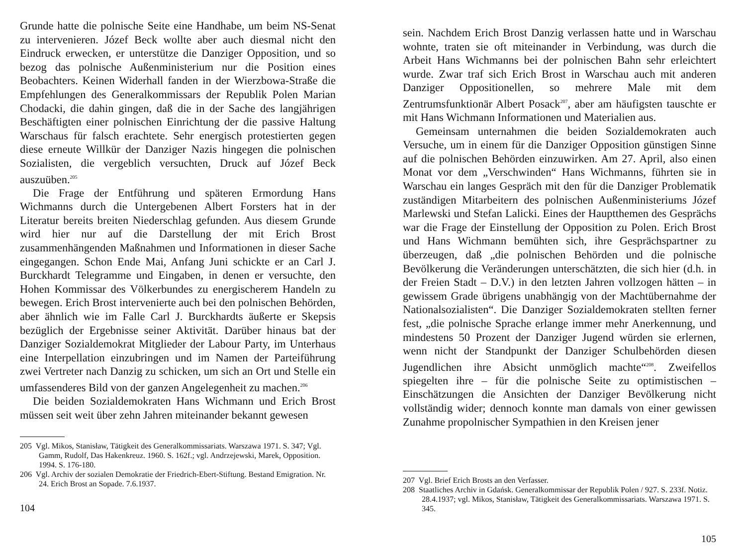Grunde hatte die polnische Seite eine Handhabe, um beim NS-Senat zu intervenieren. Józef Beck wollte aber auch diesmal nicht den Eindruck erwecken, er unterstütze die Danziger Opposition, und so bezog das polnische Außenministerium nur die Position eines Beobachters. Keinen Widerhall fanden in der Wierzbowa-Straße die Empfehlungen des Generalkommissars der Republik Polen Marian Chodacki, die dahin gingen, daß die in der Sache des langjährigen Beschäftigten einer polnischen Einrichtung der die passive Haltung Warschaus für falsch erachtete. Sehr energisch protestierten gegen diese erneute Willkür der Danziger Nazis hingegen die polnischen Sozialisten, die vergeblich versuchten, Druck auf Józef Beck auszuüben.<sup>205</sup>
Die Frage der Entführung und späteren Ermordung Hans Wichmanns durch die Untergebenen Albert Forsters hat in der Literatur bereits breiten Niederschlag gefunden. Aus diesem Grunde wird hier nur auf die Darstellung der mit Erich Brost zusammenhängenden Maßnahmen und Informationen in dieser Sache eingegangen. Schon Ende Mai, Anfang Juni schickte er an Carl J. Burckhardt Telegramme und Eingaben, in denen er versuchte, den Hohen Kommissar des Völkerbundes zu energischerem Handeln zu bewegen. Erich Brost intervenierte auch bei den polnischen Behörden, aber ähnlich wie im Falle Carl J. Burckhardts äußerte er Skepsis bezüglich der Ergebnisse seiner Aktivität. Darüber hinaus bat der Danziger Sozialdemokrat Mitglieder der Labour Party, im Unterhaus eine Interpellation einzubringen und im Namen der Parteiführung zwei Vertreter nach Danzig zu schicken, um sich an Ort und Stelle ein umfassenderes Bild von der ganzen Angelegenheit zu machen.<sup>206</sup>
Die beiden Sozialdemokraten Hans Wichmann und Erich Brost müssen seit weit über zehn Jahren miteinander bekannt gewesen
205 Vgl. Mikos, Stanisław, Tätigkeit des Generalkommissariats. Warszawa 1971. S. 347; Vgl. Gamm, Rudolf, Das Hakenkreuz. 1960. S. 162f.; vgl. Andrzejewski, Marek, Opposition. 1994. S. 176-180.
206 Vgl. Archiv der sozialen Demokratie der Friedrich-Ebert-Stiftung. Bestand Emigration. Nr. 24. Erich Brost an Sopade. 7.6.1937.
104
sein. Nachdem Erich Brost Danzig verlassen hatte und in Warschau wohnte, traten sie oft miteinander in Verbindung, was durch die Arbeit Hans Wichmanns bei der polnischen Bahn sehr erleichtert wurde. Zwar traf sich Erich Brost in Warschau auch mit anderen Danziger Oppositionellen, so mehrere Male mit dem Zentrumsfunktionär Albert Posack<sup>207</sup>, aber am häufigsten tauschte er mit Hans Wichmann Informationen und Materialien aus.
Gemeinsam unternahmen die beiden Sozialdemokraten auch Versuche, um in einem für die Danziger Opposition günstigen Sinne auf die polnischen Behörden einzuwirken. Am 27. April, also einen Monat vor dem „Verschwinden“ Hans Wichmanns, führten sie in Warschau ein langes Gespräch mit den für die Danziger Problematik zuständigen Mitarbeitern des polnischen Außenministeriums Józef Marlewski und Stefan Lalicki. Eines der Hauptthemen des Gesprächs war die Frage der Einstellung der Opposition zu Polen. Erich Brost und Hans Wichmann bemühten sich, ihre Gesprächspartner zu überzeugen, daß „die polnischen Behörden und die polnische Bevölkerung die Veränderungen unterschätzten, die sich hier (d.h. in der Freien Stadt – D.V.) in den letzten Jahren vollzogen hätten – in gewissem Grade übrigens unabhängig von der Machtübernahme der Nationalsozialisten“. Die Danziger Sozialdemokraten stellten ferner fest, „die polnische Sprache erlange immer mehr Anerkennung, und mindestens 50 Prozent der Danziger Jugend würden sie erlernen, wenn nicht der Standpunkt der Danziger Schulbehörden diesen Jugendlichen ihre Absicht unmöglich machte“<sup>208</sup>. Zweifellos spiegelten ihre – für die polnische Seite zu optimistischen – Einschätzungen die Ansichten der Danziger Bevölkerung nicht vollständig wider; dennoch konnte man damals von einer gewissen Zunahme propolnischer Sympathien in den Kreisen jener
207 Vgl. Brief Erich Brosts an den Verfasser.
208 Staatliches Archiv in Gdańsk. Generalkommissar der Republik Polen / 927. S. 233f. Notiz. 28.4.1937; vgl. Mikos, Stanisław, Tätigkeit des Generalkommissariats. Warszawa 1971. S. 345.
105